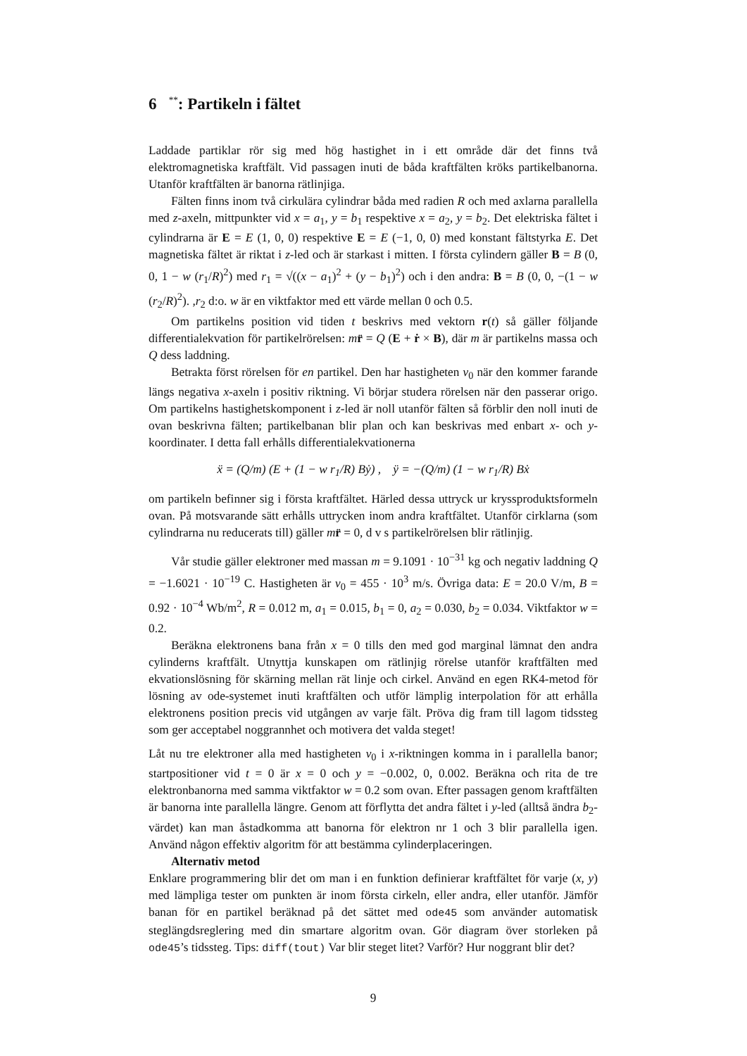6 <sup>**</sup>: Partikeln i fältet
Laddade partiklar rör sig med hög hastighet in i ett område där det finns två elektromagnetiska kraftfält. Vid passagen inuti de båda kraftfälten kröks partikelbanorna. Utanför kraftfälten är banorna rätlinjiga.
Fälten finns inom två cirkulära cylindrar båda med radien R och med axlarna parallella med z-axeln, mittpunkter vid x = a<sub>1</sub>, y = b<sub>1</sub> respektive x = a<sub>2</sub>, y = b<sub>2</sub>. Det elektriska fältet i cylindrarna är E = E (1, 0, 0) respektive E = E (−1, 0, 0) med konstant fältstyrka E. Det magnetiska fältet är riktat i z-led och är starkast i mitten. I första cylindern gäller B = B (0, 0, 1 − w (r<sub>1</sub>/R)<sup>2</sup>) med r<sub>1</sub> = √((x − a<sub>1</sub>)<sup>2</sup> + (y − b<sub>1</sub>)<sup>2</sup>) och i den andra: B = B (0, 0, −(1 − w (r<sub>2</sub>/R)<sup>2</sup>). ,r<sub>2</sub> d:o. w är en viktfaktor med ett värde mellan 0 och 0.5.
Om partikelns position vid tiden t beskrivs med vektorn r(t) så gäller följande differentialekvation för partikelrörelsen: mr̈ = Q (E + ṙ × B), där m är partikelns massa och Q dess laddning.
Betrakta först rörelsen för en partikel. Den har hastigheten v<sub>0</sub> när den kommer farande längs negativa x-axeln i positiv riktning. Vi börjar studera rörelsen när den passerar origo. Om partikelns hastighetskomponent i z-led är noll utanför fälten så förblir den noll inuti de ovan beskrivna fälten; partikelbanan blir plan och kan beskrivas med enbart x- och y-koordinater. I detta fall erhålls differentialekvationerna
ẍ = (Q/m) (E + (1 − w r<sub>1</sub>/R) Bẏ) , ÿ = −(Q/m) (1 − w r<sub>1</sub>/R) Bẋ
om partikeln befinner sig i första kraftfältet. Härled dessa uttryck ur kryssprodukts­formeln ovan. På motsvarande sätt erhålls uttrycken inom andra kraftfältet. Utanför cirklarna (som cylindrarna nu reducerats till) gäller mr̈ = 0, d v s partikelrörelsen blir rätlinjig.
Vår studie gäller elektroner med massan m = 9.1091 · 10<sup>−31</sup> kg och negativ laddning Q = −1.6021 · 10<sup>−19</sup> C. Hastigheten är v<sub>0</sub> = 455 · 10<sup>3</sup> m/s. Övriga data: E = 20.0 V/m, B = 0.92 · 10<sup>−4</sup> Wb/m<sup>2</sup>, R = 0.012 m, a<sub>1</sub> = 0.015, b<sub>1</sub> = 0, a<sub>2</sub> = 0.030, b<sub>2</sub> = 0.034. Viktfaktor w = 0.2.
Beräkna elektronens bana från x = 0 tills den med god marginal lämnat den andra cylinderns kraftfält. Utnyttja kunskapen om rätlinjig rörelse utanför kraftfälten med ekvationslösning för skärning mellan rät linje och cirkel. Använd en egen RK4-metod för lösning av ode-systemet inuti kraftfälten och utför lämplig interpolation för att erhålla elektronens position precis vid utgången av varje fält. Pröva dig fram till lagom tidssteg som ger acceptabel noggrannhet och motivera det valda steget!
Låt nu tre elektroner alla med hastigheten v<sub>0</sub> i x-riktningen komma in i parallella banor; startpositioner vid t = 0 är x = 0 och y = −0.002, 0, 0.002. Beräkna och rita de tre elektronbanorna med samma viktfaktor w = 0.2 som ovan. Efter passagen genom kraftfälten är banorna inte parallella längre. Genom att förflytta det andra fältet i y-led (alltså ändra b<sub>2</sub>-värdet) kan man åstadkomma att banorna för elektron nr 1 och 3 blir parallella igen. Använd någon effektiv algoritm för att bestämma cylinderplaceringen.
Alternativ metod
Enklare programmering blir det om man i en funktion definierar kraftfältet för varje (x, y) med lämpliga tester om punkten är inom första cirkeln, eller andra, eller utanför. Jämför banan för en partikel beräknad på det sättet med ode45 som använder automatisk steglängdsreglering med din smartare algoritm ovan. Gör diagram över storleken på ode45’s tidssteg. Tips: diff(tout) Var blir steget litet? Varför? Hur noggrant blir det?
9